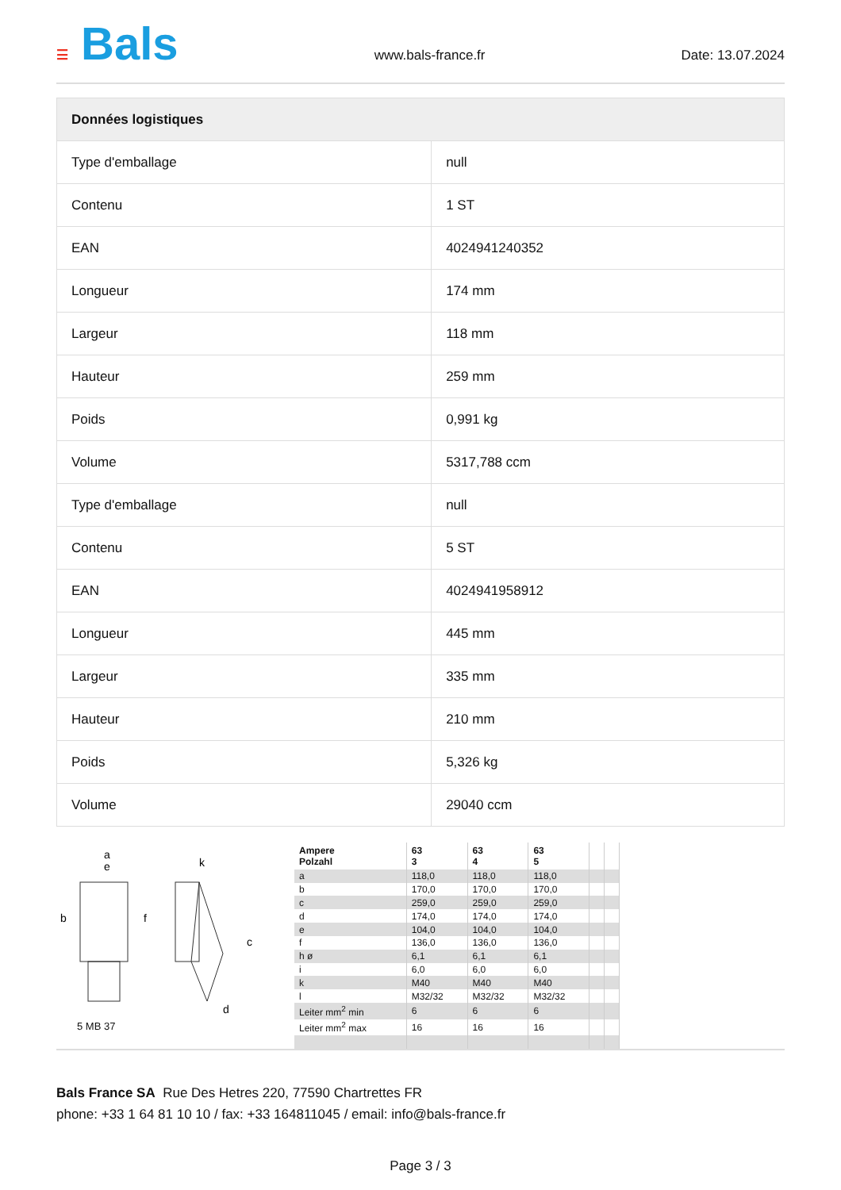☰ Bals
www.bals-france.fr Date: 13.07.2024
| Données logistiques | |
| --- | --- |
| Type d'emballage | null |
| Contenu | 1 ST |
| EAN | 4024941240352 |
| Longueur | 174 mm |
| Largeur | 118 mm |
| Hauteur | 259 mm |
| Poids | 0,991 kg |
| Volume | 5317,788 ccm |
| Type d'emballage | null |
| Contenu | 5 ST |
| EAN | 4024941958912 |
| Longueur | 445 mm |
| Largeur | 335 mm |
| Hauteur | 210 mm |
| Poids | 5,326 kg |
| Volume | 29040 ccm |
a
e
b
f
k
c
d
5 MB 37
| Ampere Polzahl | 63 3 | 63 4 | 63 5 | | |
| a | 118,0 | 118,0 | 118,0 | | |
| b | 170,0 | 170,0 | 170,0 | | |
| c | 259,0 | 259,0 | 259,0 | | |
| d | 174,0 | 174,0 | 174,0 | | |
| e | 104,0 | 104,0 | 104,0 | | |
| f | 136,0 | 136,0 | 136,0 | | |
| h ø | 6,1 | 6,1 | 6,1 | | |
| i | 6,0 | 6,0 | 6,0 | | |
| k | M40 | M40 | M40 | | |
| l | M32/32 | M32/32 | M32/32 | | |
| Leiter mm<sup>2</sup> min | 6 | 6 | 6 | | |
| Leiter mm<sup>2</sup> max | 16 | 16 | 16 | | |
Bals France SA Rue Des Hetres 220, 77590 Chartrettes FR
phone: +33 1 64 81 10 10 / fax: +33 164811045 / email: info@bals-france.fr
Page 3 / 3